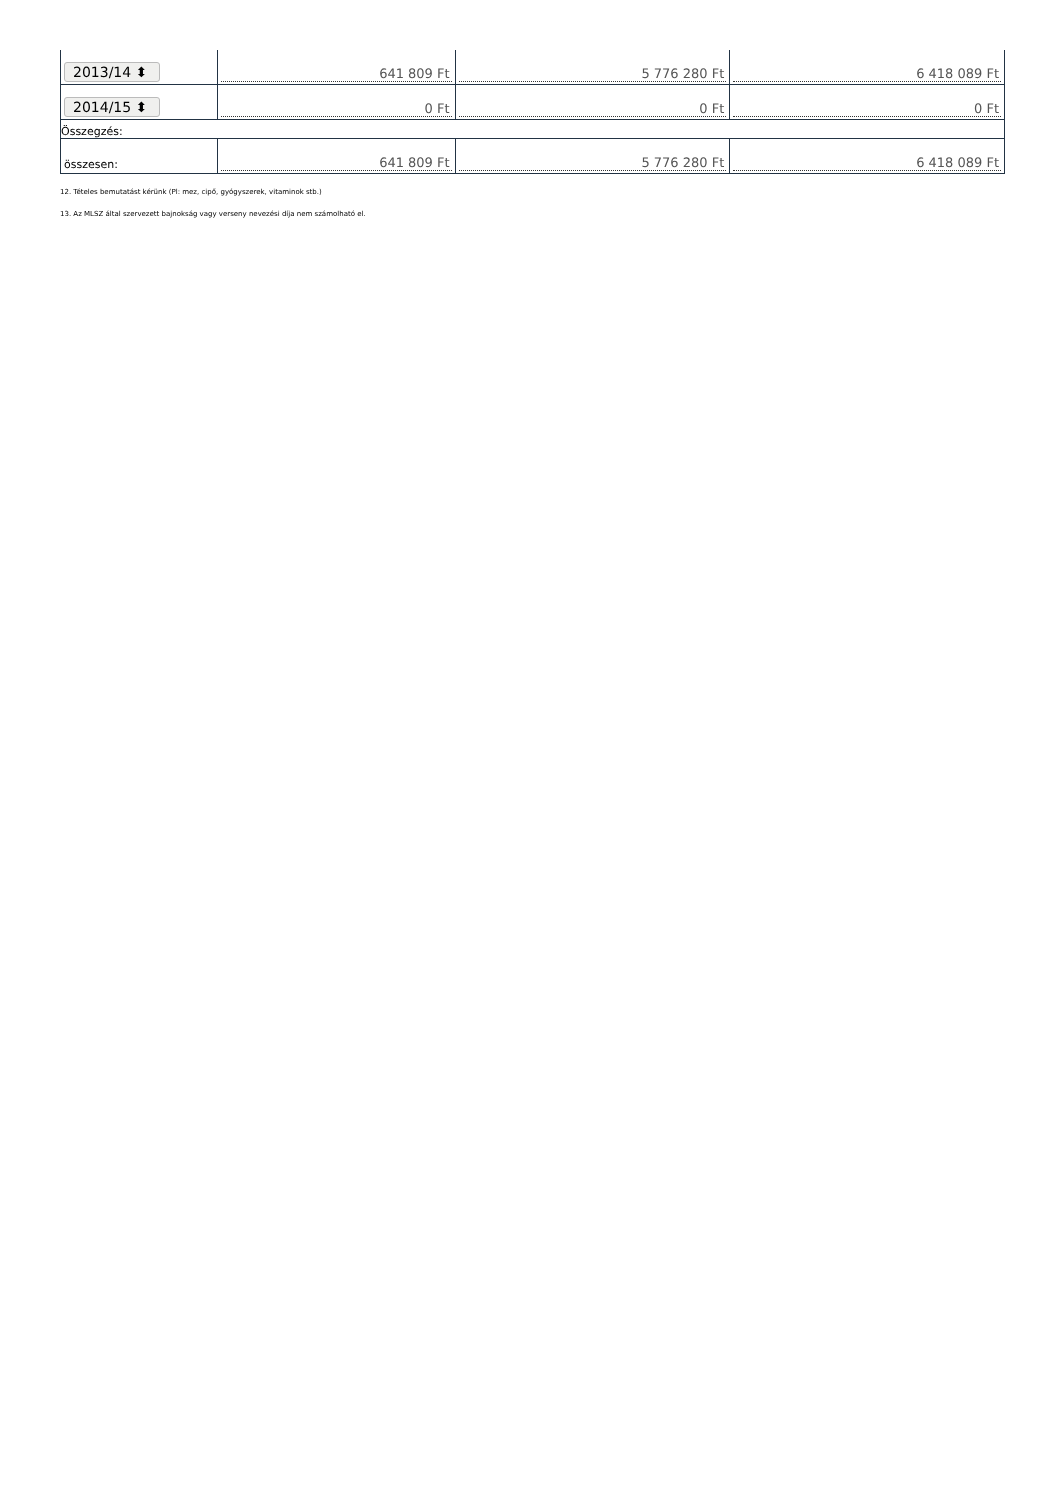| 2013/14 ⬍ | 641 809 Ft | 5 776 280 Ft | 6 418 089 Ft |
| 2014/15 ⬍ | 0 Ft | 0 Ft | 0 Ft |
| Összegzés: | | | |
| összesen: | 641 809 Ft | 5 776 280 Ft | 6 418 089 Ft |
12. Tételes bemutatást kérünk (Pl: mez, cipő, gyógyszerek, vitaminok stb.)
13. Az MLSZ által szervezett bajnokság vagy verseny nevezési díja nem számolható el.